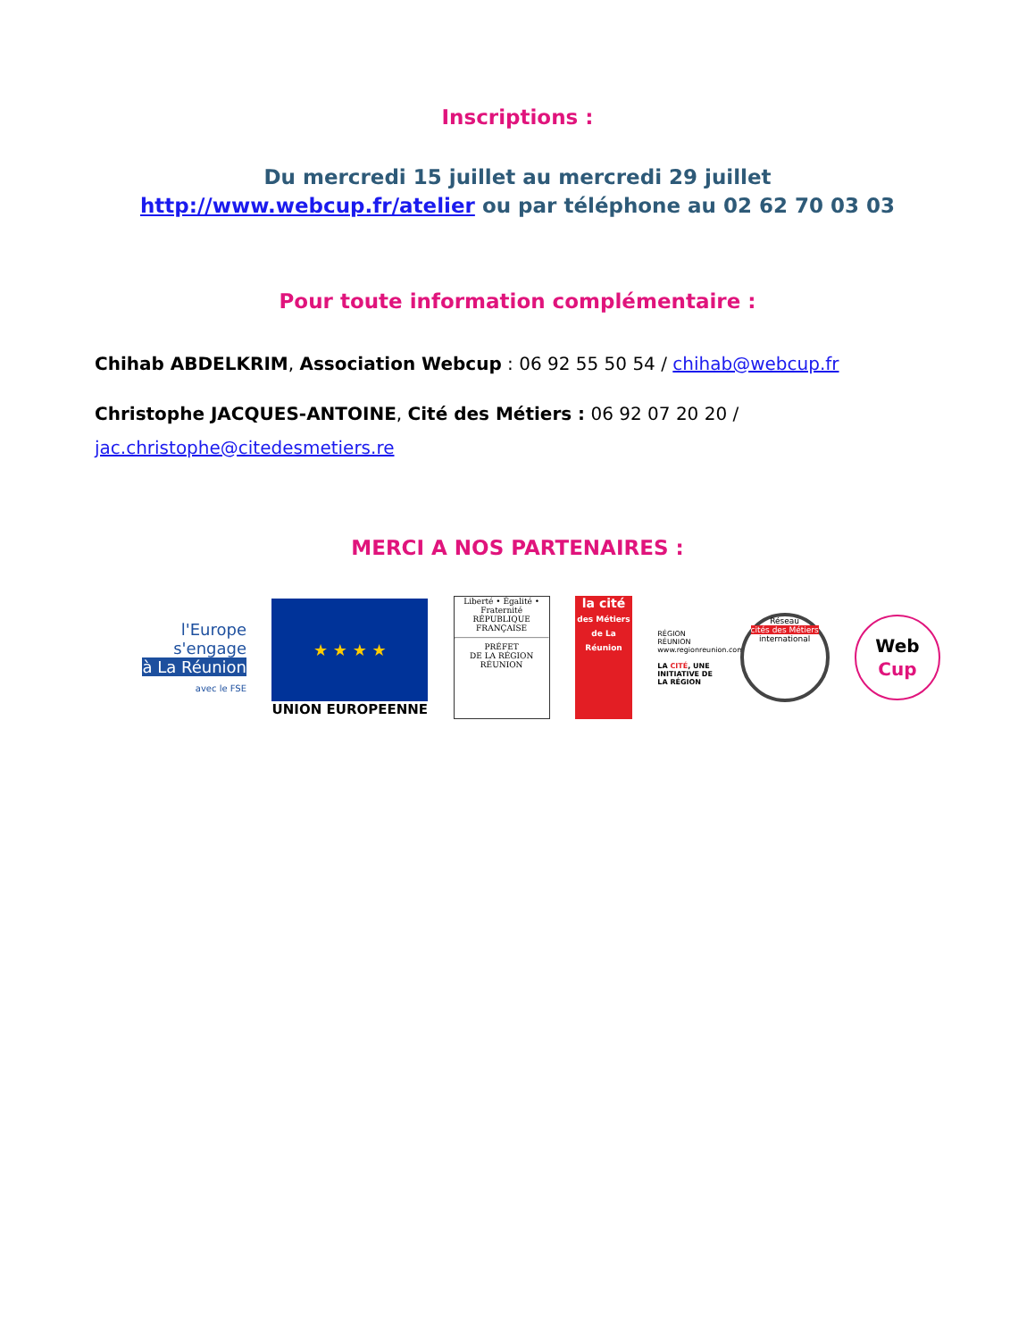Inscriptions :
Du mercredi 15 juillet au mercredi 29 juillet
http://www.webcup.fr/atelier ou par téléphone au 02 62 70 03 03
Pour toute information complémentaire :
Chihab ABDELKRIM, Association Webcup : 06 92 55 50 54 / chihab@webcup.fr
Christophe JACQUES-ANTOINE, Cité des Métiers : 06 92 07 20 20 /
jac.christophe@citedesmetiers.re
MERCI A NOS PARTENAIRES :
l'Europe
s'engage
à La Réunion
avec le FSE
★ ★ ★ ★
UNION EUROPEENNE
Liberté • Égalité • Fraternité
RÉPUBLIQUE FRANÇAISE
PRÉFET
DE LA RÉGION
RÉUNION
la cité
des Métiers
de La Réunion
RÉGION RÉUNION
www.regionreunion.com
LA CITÉ, UNE INITIATIVE DE LA RÉGION
Réseau
cités des Métiers
international
Web
Cup